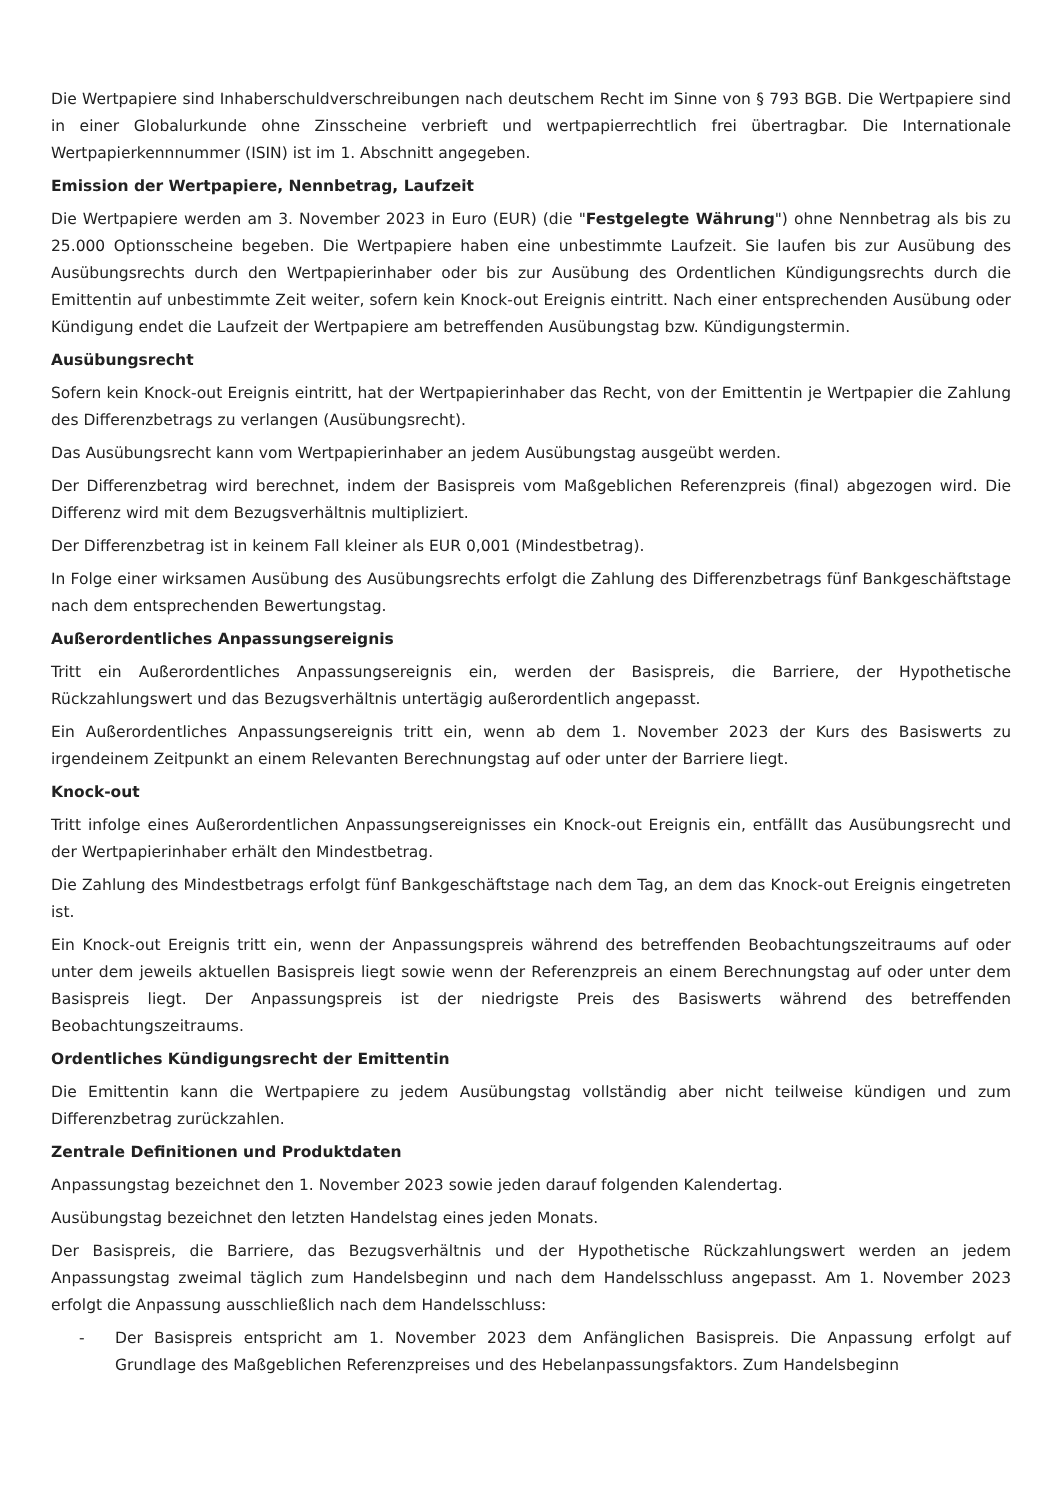Die Wertpapiere sind Inhaberschuldverschreibungen nach deutschem Recht im Sinne von § 793 BGB. Die Wertpapiere sind in einer Globalurkunde ohne Zinsscheine verbrieft und wertpapierrechtlich frei übertragbar. Die Internationale Wertpapierkennnummer (ISIN) ist im 1. Abschnitt angegeben.
Emission der Wertpapiere, Nennbetrag, Laufzeit
Die Wertpapiere werden am 3. November 2023 in Euro (EUR) (die "Festgelegte Währung") ohne Nennbetrag als bis zu 25.000 Optionsscheine begeben. Die Wertpapiere haben eine unbestimmte Laufzeit. Sie laufen bis zur Ausübung des Ausübungsrechts durch den Wertpapierinhaber oder bis zur Ausübung des Ordentlichen Kündigungsrechts durch die Emittentin auf unbestimmte Zeit weiter, sofern kein Knock-out Ereignis eintritt. Nach einer entsprechenden Ausübung oder Kündigung endet die Laufzeit der Wertpapiere am betreffenden Ausübungstag bzw. Kündigungstermin.
Ausübungsrecht
Sofern kein Knock-out Ereignis eintritt, hat der Wertpapierinhaber das Recht, von der Emittentin je Wertpapier die Zahlung des Differenzbetrags zu verlangen (Ausübungsrecht).
Das Ausübungsrecht kann vom Wertpapierinhaber an jedem Ausübungstag ausgeübt werden.
Der Differenzbetrag wird berechnet, indem der Basispreis vom Maßgeblichen Referenzpreis (final) abgezogen wird. Die Differenz wird mit dem Bezugsverhältnis multipliziert.
Der Differenzbetrag ist in keinem Fall kleiner als EUR 0,001 (Mindestbetrag).
In Folge einer wirksamen Ausübung des Ausübungsrechts erfolgt die Zahlung des Differenzbetrags fünf Bankgeschäftstage nach dem entsprechenden Bewertungstag.
Außerordentliches Anpassungsereignis
Tritt ein Außerordentliches Anpassungsereignis ein, werden der Basispreis, die Barriere, der Hypothetische Rückzahlungswert und das Bezugsverhältnis untertägig außerordentlich angepasst.
Ein Außerordentliches Anpassungsereignis tritt ein, wenn ab dem 1. November 2023 der Kurs des Basiswerts zu irgendeinem Zeitpunkt an einem Relevanten Berechnungstag auf oder unter der Barriere liegt.
Knock-out
Tritt infolge eines Außerordentlichen Anpassungsereignisses ein Knock-out Ereignis ein, entfällt das Ausübungsrecht und der Wertpapierinhaber erhält den Mindestbetrag.
Die Zahlung des Mindestbetrags erfolgt fünf Bankgeschäftstage nach dem Tag, an dem das Knock-out Ereignis eingetreten ist.
Ein Knock-out Ereignis tritt ein, wenn der Anpassungspreis während des betreffenden Beobachtungszeitraums auf oder unter dem jeweils aktuellen Basispreis liegt sowie wenn der Referenzpreis an einem Berechnungstag auf oder unter dem Basispreis liegt. Der Anpassungspreis ist der niedrigste Preis des Basiswerts während des betreffenden Beobachtungszeitraums.
Ordentliches Kündigungsrecht der Emittentin
Die Emittentin kann die Wertpapiere zu jedem Ausübungstag vollständig aber nicht teilweise kündigen und zum Differenzbetrag zurückzahlen.
Zentrale Definitionen und Produktdaten
Anpassungstag bezeichnet den 1. November 2023 sowie jeden darauf folgenden Kalendertag.
Ausübungstag bezeichnet den letzten Handelstag eines jeden Monats.
Der Basispreis, die Barriere, das Bezugsverhältnis und der Hypothetische Rückzahlungswert werden an jedem Anpassungstag zweimal täglich zum Handelsbeginn und nach dem Handelsschluss angepasst. Am 1. November 2023 erfolgt die Anpassung ausschließlich nach dem Handelsschluss:
- Der Basispreis entspricht am 1. November 2023 dem Anfänglichen Basispreis. Die Anpassung erfolgt auf Grundlage des Maßgeblichen Referenzpreises und des Hebelanpassungsfaktors. Zum Handelsbeginn